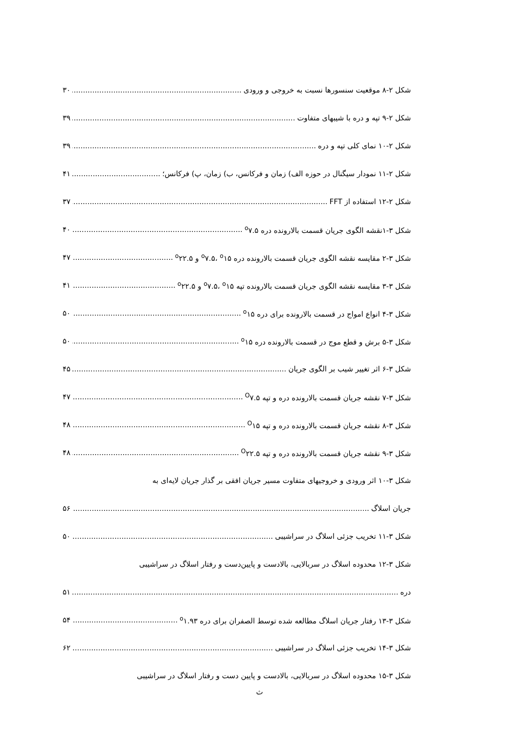شکل ۲-۸ موقعیت سنسورها نسبت به خروجی و ورودی ۳۰
شکل ۲-۹ تپه و دره با شیبهای متفاوت ۳۹
شکل ۲-۱۰ نمای کلی تپه و دره ۳۹
شکل ۲-۱۱ نمودار سیگنال در حوزه الف) زمان و فرکانس، ب) زمان، پ) فرکانس؛ ۴۱
شکل ۲-۱۲ استفاده از FFT ۳۷
شکل ۳-۱نقشه الگوی جریان قسمت بالارونده دره <sup>o</sup>۷.۵ ۴۰
شکل ۳-۲ مقایسه نقشه الگوی جریان قسمت بالارونده دره <sup>o</sup>۷.۵، <sup>o</sup>۱۵ و <sup>o</sup>۲۲.۵ ۴۷
شکل ۳-۳ مقایسه نقشه الگوی جریان قسمت بالارونده تپه <sup>o</sup>۷.۵، <sup>o</sup>۱۵ و <sup>o</sup>۲۲.۵ ۴۱
شکل ۳-۴ انواع امواج در قسمت بالارونده برای دره <sup>o</sup>۱۵ ۵۰
شکل ۳-۵ برش و قطع موج در قسمت بالارونده دره <sup>o</sup>۱۵ ۵۰
شکل ۳-۶ اثر تغییر شیب بر الگوی جریان ۴۵
شکل ۳-۷ نقشه جریان قسمت بالارونده دره و تپه <sup>O</sup>۷.۵ ۴۷
شکل ۳-۸ نقشه جریان قسمت بالارونده دره و تپه <sup>O</sup>۱۵ ۴۸
شکل ۳-۹ نقشه جریان قسمت بالارونده دره و تپه <sup>O</sup>۲۲.۵ ۴۸
شکل ۳-۱۰ اثر ورودی و خروجیهای متفاوت مسیر جریان افقی بر گذار جریان لایه‌ای به
جریان اسلاگ ۵۶
شکل ۳-۱۱ تخریب جزئی اسلاگ در سراشیبی ۵۰
شکل ۳-۱۲ محدوده اسلاگ در سربالایی، بالادست و پایین‌دست و رفتار اسلاگ در سراشیبی
دره ۵۱
شکل ۳-۱۳ رفتار جریان اسلاگ مطالعه شده توسط الصفران برای دره <sup>o</sup>۱.۹۳ ۵۴
شکل ۳-۱۴ تخریب جزئی اسلاگ در سراشیبی ۶۲
شکل ۳-۱۵ محدوده اسلاگ در سربالایی، بالادست و پایین دست و رفتار اسلاگ در سراشیبی
ث